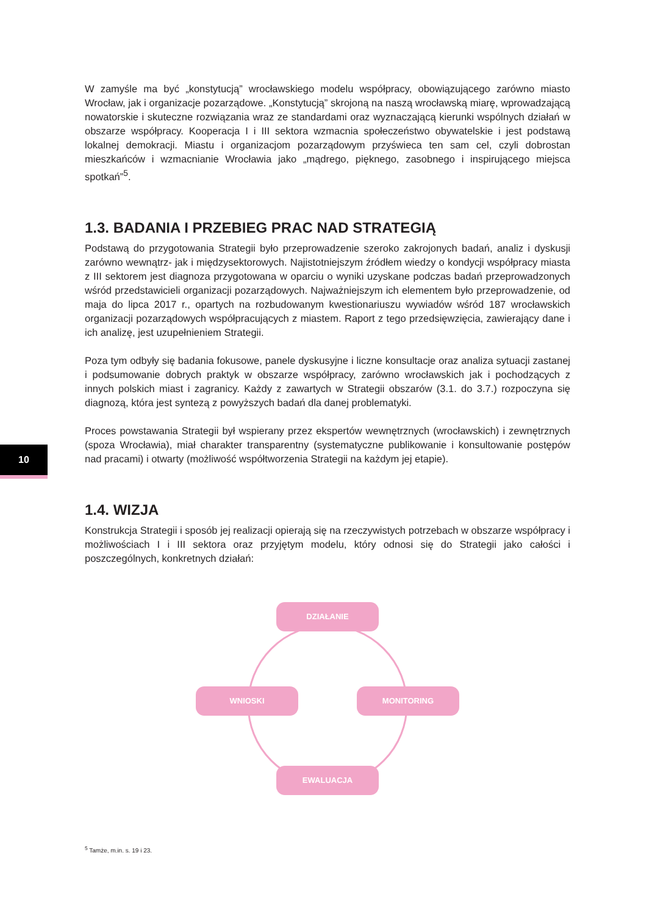W zamyśle ma być „konstytucją” wrocławskiego modelu współpracy, obowiązującego zarówno miasto Wrocław, jak i organizacje pozarządowe. „Konstytucją” skrojoną na naszą wrocławską miarę, wprowadzającą nowatorskie i skuteczne rozwiązania wraz ze standardami oraz wyznaczającą kierunki wspólnych działań w obszarze współpracy. Kooperacja I i III sektora wzmacnia społeczeństwo obywatelskie i jest podstawą lokalnej demokracji. Miastu i organizacjom pozarządowym przyświeca ten sam cel, czyli dobrostan mieszkańców i wzmacnianie Wrocławia jako „mądrego, pięknego, zasobnego i inspirującego miejsca spotkań”<sup>5</sup>.
1.3. BADANIA I PRZEBIEG PRAC NAD STRATEGIĄ
Podstawą do przygotowania Strategii było przeprowadzenie szeroko zakrojonych badań, analiz i dyskusji zarówno wewnątrz- jak i międzysektorowych. Najistotniejszym źródłem wiedzy o kondycji współpracy miasta z III sektorem jest diagnoza przygotowana w oparciu o wyniki uzyskane podczas badań przeprowadzonych wśród przedstawicieli organizacji pozarządowych. Najważniejszym ich elementem było przeprowadzenie, od maja do lipca 2017 r., opartych na rozbudowanym kwestionariuszu wywiadów wśród 187 wrocławskich organizacji pozarządowych współpracujących z miastem. Raport z tego przedsięwzięcia, zawierający dane i ich analizę, jest uzupełnieniem Strategii.
Poza tym odbyły się badania fokusowe, panele dyskusyjne i liczne konsultacje oraz analiza sytuacji zastanej i podsumowanie dobrych praktyk w obszarze współpracy, zarówno wrocławskich jak i pochodzących z innych polskich miast i zagranicy. Każdy z zawartych w Strategii obszarów (3.1. do 3.7.) rozpoczyna się diagnozą, która jest syntezą z powyższych badań dla danej problematyki.
Proces powstawania Strategii był wspierany przez ekspertów wewnętrznych (wrocławskich) i zewnętrznych (spoza Wrocławia), miał charakter transparentny (systematyczne publikowanie i konsultowanie postępów nad pracami) i otwarty (możliwość współtworzenia Strategii na każdym jej etapie).
1.4. WIZJA
Konstrukcja Strategii i sposób jej realizacji opierają się na rzeczywistych potrzebach w obszarze współpracy i możliwościach I i III sektora oraz przyjętym modelu, który odnosi się do Strategii jako całości i poszczególnych, konkretnych działań:
DZIAŁANIE
WNIOSKI MONITORING
EWALUACJA
10
<sup>5</sup> Tamże, m.in. s. 19 i 23.